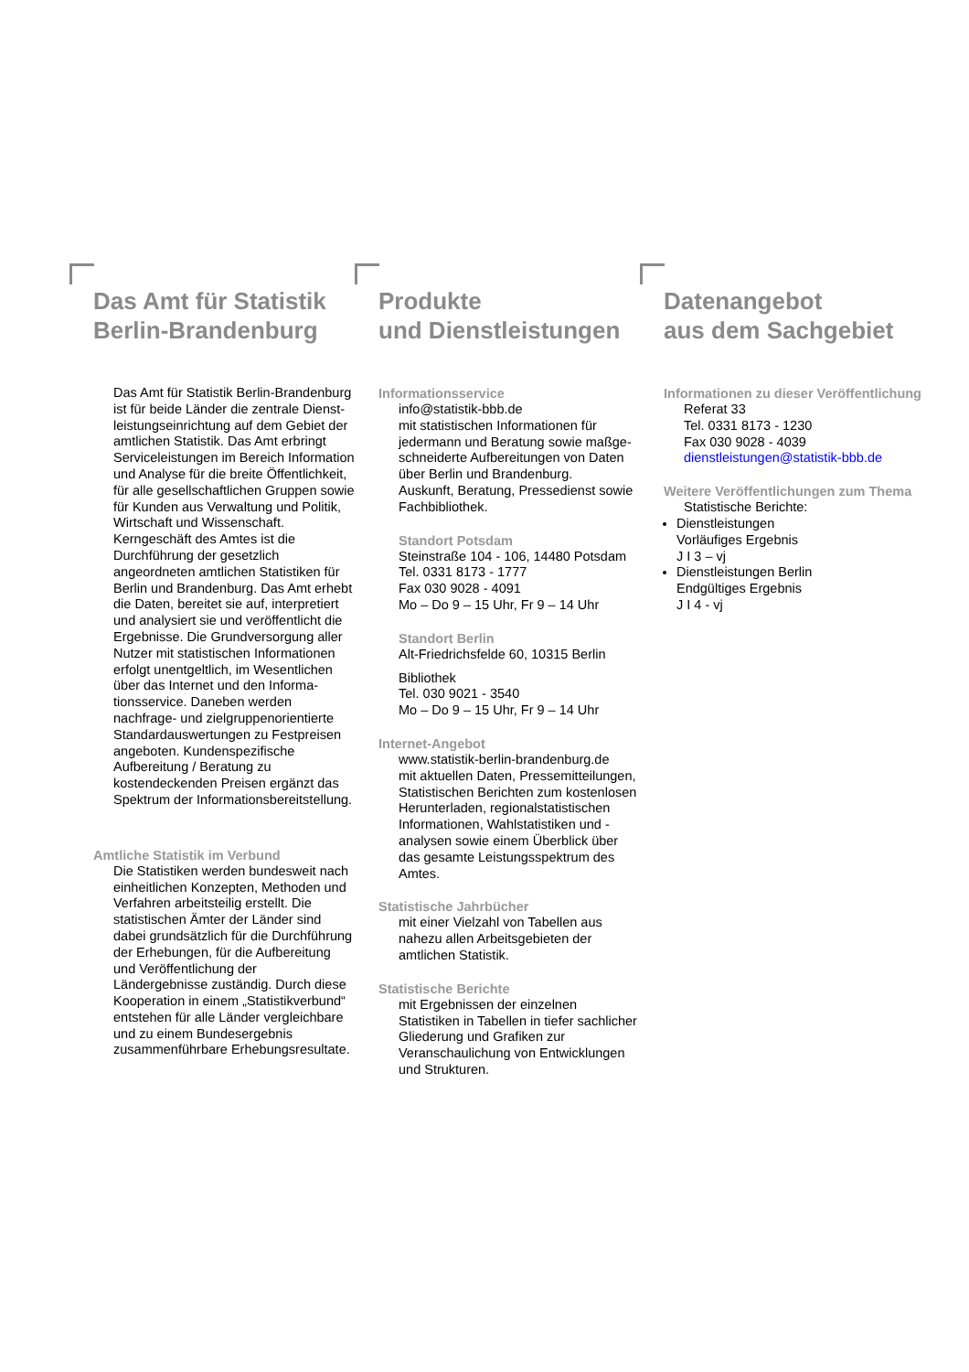Das Amt für Statistik
Berlin-Brandenburg
Das Amt für Statistik Berlin-Brandenburg ist für beide Länder die zentrale Dienst­leistungseinrichtung auf dem Gebiet der amtlichen Statistik. Das Amt erbringt Ser­viceleistungen im Bereich Information und Analyse für die breite Öffentlichkeit, für al­le gesellschaftlichen Gruppen sowie für Kunden aus Verwaltung und Politik, Wirt­schaft und Wissenschaft. Kerngeschäft des Amtes ist die Durchführung der ge­setzlich angeordneten amtlichen Statisti­ken für Berlin und Brandenburg. Das Amt erhebt die Daten, bereitet sie auf, inter­pretiert und analysiert sie und veröffent­licht die Ergebnisse. Die Grundversor­gung aller Nutzer mit statistischen Infor­mationen erfolgt unentgeltlich, im Wesent­lichen über das Internet und den Informa­tionsservice. Daneben werden nachfrage- und zielgruppenorientierte Standardaus­wertungen zu Festpreisen angeboten. Kundenspezifische Aufbereitung / Bera­tung zu kostendeckenden Preisen ergänzt das Spektrum der Informationsbereitstel­lung.
Amtliche Statistik im Verbund
Die Statistiken werden bundesweit nach einheitlichen Konzepten, Methoden und Verfahren arbeitsteilig erstellt. Die statisti­schen Ämter der Länder sind dabei grundsätzlich für die Durchführung der Erhebungen, für die Aufbereitung und Veröffentlichung der Ländergebnisse zuständig. Durch diese Kooperation in ei­nem „Statistikverbund“ entstehen für alle Länder vergleichbare und zu einem Bun­desergebnis zusammenführbare Erhe­bungsresultate.
Produkte
und Dienstleistungen
Informationsservice
info@statistik-bbb.de
mit statistischen Informationen für jedermann und Beratung sowie maßge­schneiderte Aufbereitungen von Daten über Berlin und Brandenburg.
Auskunft, Beratung, Pressedienst sowie Fachbibliothek.
Standort Potsdam
Steinstraße 104 - 106, 14480 Potsdam
Tel. 0331 8173 - 1777
Fax 030 9028 - 4091
Mo – Do 9 – 15 Uhr, Fr 9 – 14 Uhr
Standort Berlin
Alt-Friedrichsfelde 60, 10315 Berlin
Bibliothek
Tel. 030 9021 - 3540
Mo – Do 9 – 15 Uhr, Fr 9 – 14 Uhr
Internet-Angebot
www.statistik-berlin-brandenburg.de
mit aktuellen Daten, Pressemitteilungen, Statistischen Berichten zum kostenlosen Herunterladen, regionalstatistischen Informa­tionen, Wahlstatistiken und -analysen sowie einem Überblick über das gesamte Leis­tungsspektrum des Amtes.
Statistische Jahrbücher
mit einer Vielzahl von Tabellen aus nahezu allen Arbeitsgebieten der amtlichen Statistik.
Statistische Berichte
mit Ergebnissen der einzelnen Statistiken in Tabellen in tiefer sachlicher Gliederung und Grafiken zur Veranschaulichung von Entwick­lungen und Strukturen.
Datenangebot
aus dem Sachgebiet
Informationen zu dieser Veröffentlichung
Referat 33
Tel. 0331 8173 - 1230
Fax 030 9028 - 4039
dienstleistungen@statistik-bbb.de
Weitere Veröffentlichungen zum Thema
Statistische Berichte:
Dienstleistungen
Vorläufiges Ergebnis
J I 3 – vj
Dienstleistungen Berlin
Endgültiges Ergebnis
J I 4 - vj